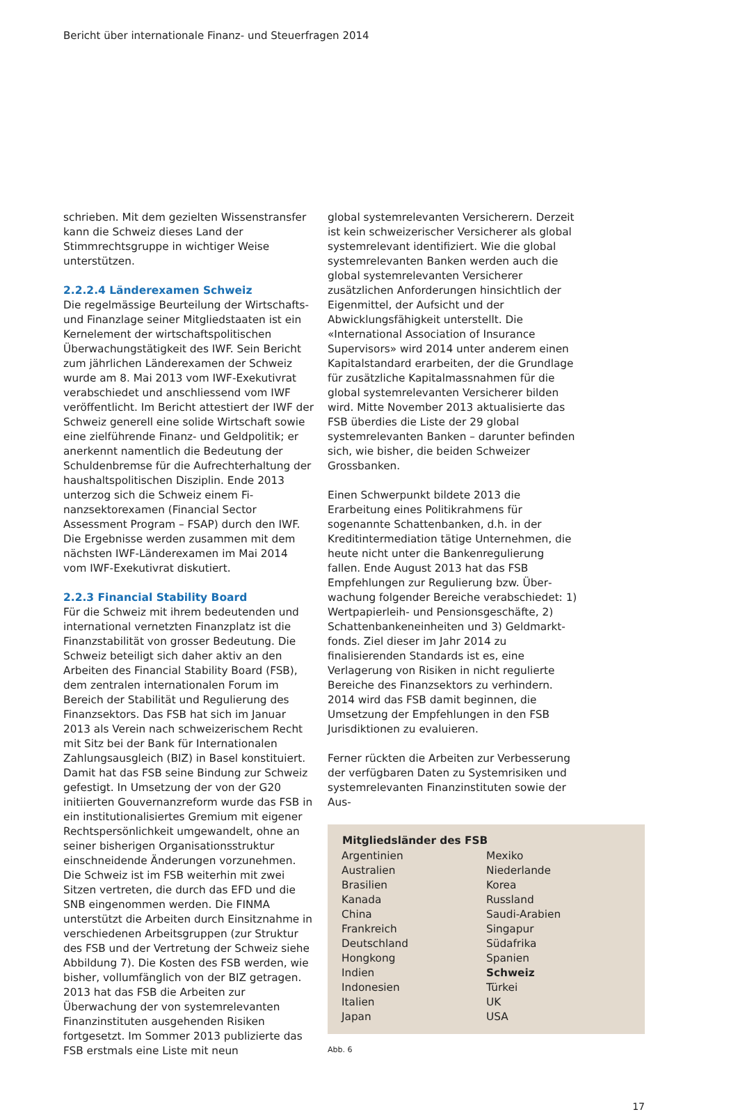Bericht über internationale Finanz- und Steuerfragen 2014
schrieben. Mit dem gezielten Wissenstransfer kann die Schweiz dieses Land der Stimmrechts­gruppe in wichtiger Weise unterstützen.
2.2.2.4 Länderexamen Schweiz
Die regelmässige Beurteilung der Wirtschafts- und Finanzlage seiner Mitgliedstaaten ist ein Kern­element der wirtschaftspolitischen Überwa­chungstätigkeit des IWF. Sein Bericht zum jährlichen Länderexamen der Schweiz wurde am 8. Mai 2013 vom IWF-Exekutivrat verabschiedet und anschliessend vom IWF veröffentlicht. Im Be­richt attestiert der IWF der Schweiz generell eine solide Wirtschaft sowie eine zielführende Finanz- und Geldpolitik; er anerkennt namentlich die Bedeutung der Schuldenbremse für die Auf­rechterhaltung der haushaltspolitischen Disziplin. Ende 2013 unterzog sich die Schweiz einem Fi­nanzsektorexamen (Financial Sector Assessment Program – FSAP) durch den IWF. Die Ergebnisse werden zusammen mit dem nächsten IWF-Län­derexamen im Mai 2014 vom IWF-Exekutivrat diskutiert.
2.2.3 Financial Stability Board
Für die Schweiz mit ihrem bedeutenden und international vernetzten Finanzplatz ist die Finanzstabilität von grosser Bedeutung. Die Schweiz beteiligt sich daher aktiv an den Arbeiten des Financial Stability Board (FSB), dem zentralen internationalen Forum im Bereich der Stabilität und Regulierung des Finanzsektors. Das FSB hat sich im Januar 2013 als Verein nach schweizeri­schem Recht mit Sitz bei der Bank für Internatio­nalen Zahlungsausgleich (BIZ) in Basel konstitu­iert. Damit hat das FSB seine Bindung zur Schweiz gefestigt. In Umsetzung der von der G20 initiier­ten Gouvernanzreform wurde das FSB in ein insti­tutionalisiertes Gremium mit eigener Rechtsper­sönlichkeit umgewandelt, ohne an seiner bisherigen Organisationsstruktur einschneidende Änderungen vorzunehmen. Die Schweiz ist im FSB weiterhin mit zwei Sitzen vertreten, die durch das EFD und die SNB eingenommen werden. Die FINMA unterstützt die Arbeiten durch Einsitz­nahme in verschiedenen Arbeitsgruppen (zur Struktur des FSB und der Vertretung der Schweiz siehe Abbildung 7). Die Kosten des FSB werden, wie bisher, vollumfänglich von der BIZ getragen. 2013 hat das FSB die Arbeiten zur Überwachung der von systemrelevanten Finanzinstituten ausge­henden Risiken fortgesetzt. Im Sommer 2013 publizierte das FSB erstmals eine Liste mit neun
global systemrelevanten Versicherern. Derzeit ist kein schweizerischer Versicherer als global sys­temrelevant identifiziert. Wie die global system­relevanten Banken werden auch die global systemrelevanten Versicherer zusätzlichen Anforderungen hinsichtlich der Eigenmittel, der Aufsicht und der Abwicklungsfähigkeit unter­stellt. Die «International Association of Insurance Supervisors» wird 2014 unter anderem einen Kapitalstandard erarbeiten, der die Grundlage für zusätzliche Kapitalmassnahmen für die global systemrelevanten Versicherer bilden wird. Mitte November 2013 aktualisierte das FSB überdies die Liste der 29 global systemrelevanten Banken – darunter befinden sich, wie bisher, die beiden Schweizer Grossbanken.
Einen Schwerpunkt bildete 2013 die Erarbeitung eines Politikrahmens für sogenannte Schatten­banken, d.h. in der Kreditintermediation tätige Unternehmen, die heute nicht unter die Banken­regulierung fallen. Ende August 2013 hat das FSB Empfehlungen zur Regulierung bzw. Über­wachung folgender Bereiche verabschiedet: 1) Wertpapierleih- und Pensionsgeschäfte, 2) Schattenbankeneinheiten und 3) Geldmarkt­fonds. Ziel dieser im Jahr 2014 zu finalisierenden Standards ist es, eine Verlagerung von Risiken in nicht regulierte Bereiche des Finanzsektors zu verhindern. 2014 wird das FSB damit beginnen, die Umsetzung der Empfehlungen in den FSB Jurisdiktionen zu evaluieren.
Ferner rückten die Arbeiten zur Verbesserung der verfügbaren Daten zu Systemrisiken und systemrelevanten Finanzinstituten sowie der Aus-
| Mitgliedsländer des FSB | |
| --- | --- |
| Argentinien | Mexiko |
| Australien | Niederlande |
| Brasilien | Korea |
| Kanada | Russland |
| China | Saudi-Arabien |
| Frankreich | Singapur |
| Deutschland | Südafrika |
| Hongkong | Spanien |
| Indien | Schweiz |
| Indonesien | Türkei |
| Italien | UK |
| Japan | USA |
Abb. 6
17